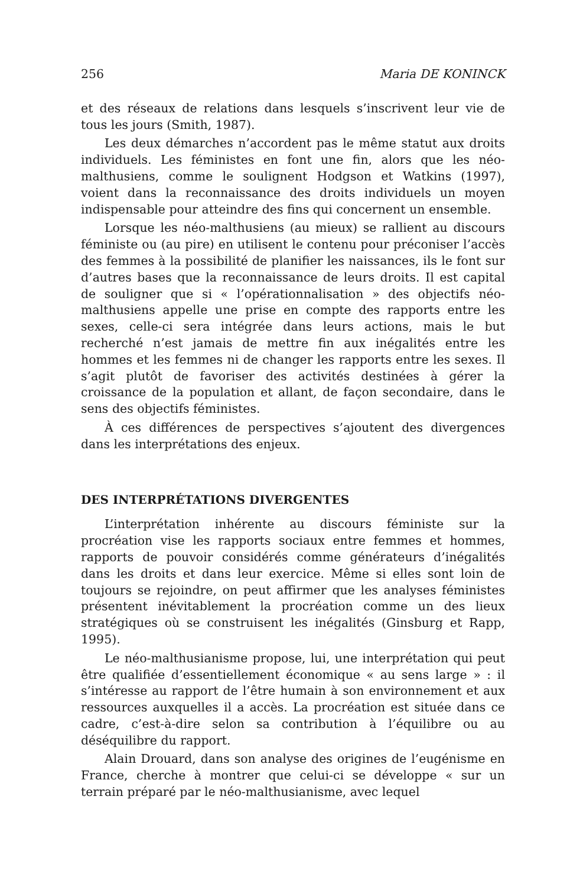256 Maria DE KONINCK
et des réseaux de relations dans lesquels s’inscrivent leur vie de tous les jours (Smith, 1987).
Les deux démarches n’accordent pas le même statut aux droits individuels. Les féministes en font une fin, alors que les néo-malthusiens, comme le soulignent Hodgson et Watkins (1997), voient dans la reconnaissance des droits individuels un moyen indispensable pour atteindre des fins qui concernent un ensemble.
Lorsque les néo-malthusiens (au mieux) se rallient au discours féministe ou (au pire) en utilisent le contenu pour préconiser l’accès des femmes à la possibilité de planifier les naissances, ils le font sur d’autres bases que la reconnaissance de leurs droits. Il est capital de souligner que si « l’opérationnalisation » des objectifs néo-malthusiens appelle une prise en compte des rapports entre les sexes, celle-ci sera intégrée dans leurs actions, mais le but recherché n’est jamais de mettre fin aux inégalités entre les hommes et les femmes ni de changer les rapports entre les sexes. Il s’agit plutôt de favoriser des activités destinées à gérer la croissance de la population et allant, de façon secondaire, dans le sens des objectifs féministes.
À ces différences de perspectives s’ajoutent des divergences dans les interprétations des enjeux.
DES INTERPRÉTATIONS DIVERGENTES
L’interprétation inhérente au discours féministe sur la procréation vise les rapports sociaux entre femmes et hommes, rapports de pouvoir considérés comme générateurs d’inégalités dans les droits et dans leur exercice. Même si elles sont loin de toujours se rejoindre, on peut affirmer que les analyses féministes présentent inévitablement la procréation comme un des lieux stratégiques où se construisent les inégalités (Ginsburg et Rapp, 1995).
Le néo-malthusianisme propose, lui, une interprétation qui peut être qualifiée d’essentiellement économique « au sens large » : il s’intéresse au rapport de l’être humain à son environnement et aux ressources auxquelles il a accès. La procréation est située dans ce cadre, c’est-à-dire selon sa contribution à l’équilibre ou au déséquilibre du rapport.
Alain Drouard, dans son analyse des origines de l’eugénisme en France, cherche à montrer que celui-ci se développe « sur un terrain préparé par le néo-malthusianisme, avec lequel